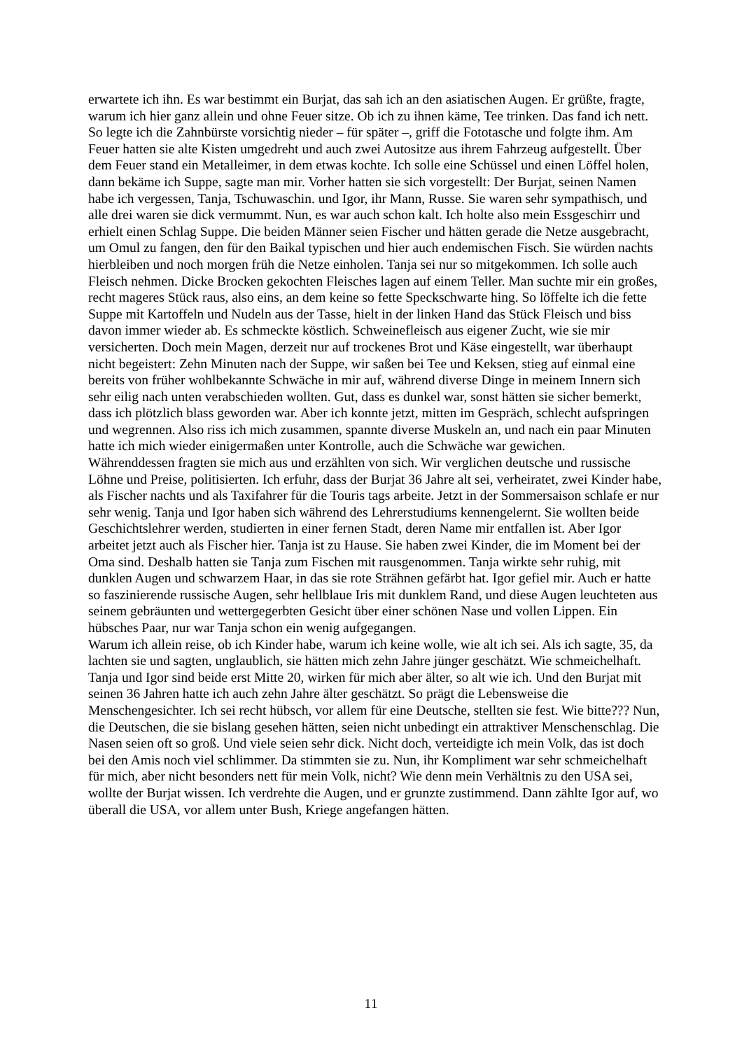erwartete ich ihn. Es war bestimmt ein Burjat, das sah ich an den asiatischen Augen. Er grüßte, fragte, warum ich hier ganz allein und ohne Feuer sitze. Ob ich zu ihnen käme, Tee trinken. Das fand ich nett. So legte ich die Zahnbürste vorsichtig nieder – für später –, griff die Fototasche und folgte ihm. Am Feuer hatten sie alte Kisten umgedreht und auch zwei Autositze aus ihrem Fahrzeug aufgestellt. Über dem Feuer stand ein Metalleimer, in dem etwas kochte. Ich solle eine Schüssel und einen Löffel holen, dann bekäme ich Suppe, sagte man mir. Vorher hatten sie sich vorgestellt: Der Burjat, seinen Namen habe ich vergessen, Tanja, Tschuwaschin. und Igor, ihr Mann, Russe. Sie waren sehr sympathisch, und alle drei waren sie dick vermummt. Nun, es war auch schon kalt. Ich holte also mein Essgeschirr und erhielt einen Schlag Suppe. Die beiden Männer seien Fischer und hätten gerade die Netze ausgebracht, um Omul zu fangen, den für den Baikal typischen und hier auch endemischen Fisch. Sie würden nachts hierbleiben und noch morgen früh die Netze einholen. Tanja sei nur so mitgekommen. Ich solle auch Fleisch nehmen. Dicke Brocken gekochten Fleisches lagen auf einem Teller. Man suchte mir ein großes, recht mageres Stück raus, also eins, an dem keine so fette Speckschwarte hing. So löffelte ich die fette Suppe mit Kartoffeln und Nudeln aus der Tasse, hielt in der linken Hand das Stück Fleisch und biss davon immer wieder ab. Es schmeckte köstlich. Schweinefleisch aus eigener Zucht, wie sie mir versicherten. Doch mein Magen, derzeit nur auf trockenes Brot und Käse eingestellt, war überhaupt nicht begeistert: Zehn Minuten nach der Suppe, wir saßen bei Tee und Keksen, stieg auf einmal eine bereits von früher wohlbekannte Schwäche in mir auf, während diverse Dinge in meinem Innern sich sehr eilig nach unten verabschieden wollten. Gut, dass es dunkel war, sonst hätten sie sicher bemerkt, dass ich plötzlich blass geworden war. Aber ich konnte jetzt, mitten im Gespräch, schlecht aufspringen und wegrennen. Also riss ich mich zusammen, spannte diverse Muskeln an, und nach ein paar Minuten hatte ich mich wieder einigermaßen unter Kontrolle, auch die Schwäche war gewichen.
Währenddessen fragten sie mich aus und erzählten von sich. Wir verglichen deutsche und russische Löhne und Preise, politisierten. Ich erfuhr, dass der Burjat 36 Jahre alt sei, verheiratet, zwei Kinder habe, als Fischer nachts und als Taxifahrer für die Touris tags arbeite. Jetzt in der Sommersaison schlafe er nur sehr wenig. Tanja und Igor haben sich während des Lehrerstudiums kennengelernt. Sie wollten beide Geschichtslehrer werden, studierten in einer fernen Stadt, deren Name mir entfallen ist. Aber Igor arbeitet jetzt auch als Fischer hier. Tanja ist zu Hause. Sie haben zwei Kinder, die im Moment bei der Oma sind. Deshalb hatten sie Tanja zum Fischen mit rausgenommen. Tanja wirkte sehr ruhig, mit dunklen Augen und schwarzem Haar, in das sie rote Strähnen gefärbt hat. Igor gefiel mir. Auch er hatte so faszinierende russische Augen, sehr hellblaue Iris mit dunklem Rand, und diese Augen leuchteten aus seinem gebräunten und wettergegerbten Gesicht über einer schönen Nase und vollen Lippen. Ein hübsches Paar, nur war Tanja schon ein wenig aufgegangen.
Warum ich allein reise, ob ich Kinder habe, warum ich keine wolle, wie alt ich sei. Als ich sagte, 35, da lachten sie und sagten, unglaublich, sie hätten mich zehn Jahre jünger geschätzt. Wie schmeichelhaft. Tanja und Igor sind beide erst Mitte 20, wirken für mich aber älter, so alt wie ich. Und den Burjat mit seinen 36 Jahren hatte ich auch zehn Jahre älter geschätzt. So prägt die Lebensweise die Menschengesichter. Ich sei recht hübsch, vor allem für eine Deutsche, stellten sie fest. Wie bitte??? Nun, die Deutschen, die sie bislang gesehen hätten, seien nicht unbedingt ein attraktiver Menschenschlag. Die Nasen seien oft so groß. Und viele seien sehr dick. Nicht doch, verteidigte ich mein Volk, das ist doch bei den Amis noch viel schlimmer. Da stimmten sie zu. Nun, ihr Kompliment war sehr schmeichelhaft für mich, aber nicht besonders nett für mein Volk, nicht? Wie denn mein Verhältnis zu den USA sei, wollte der Burjat wissen. Ich verdrehte die Augen, und er grunzte zustimmend. Dann zählte Igor auf, wo überall die USA, vor allem unter Bush, Kriege angefangen hätten.
11